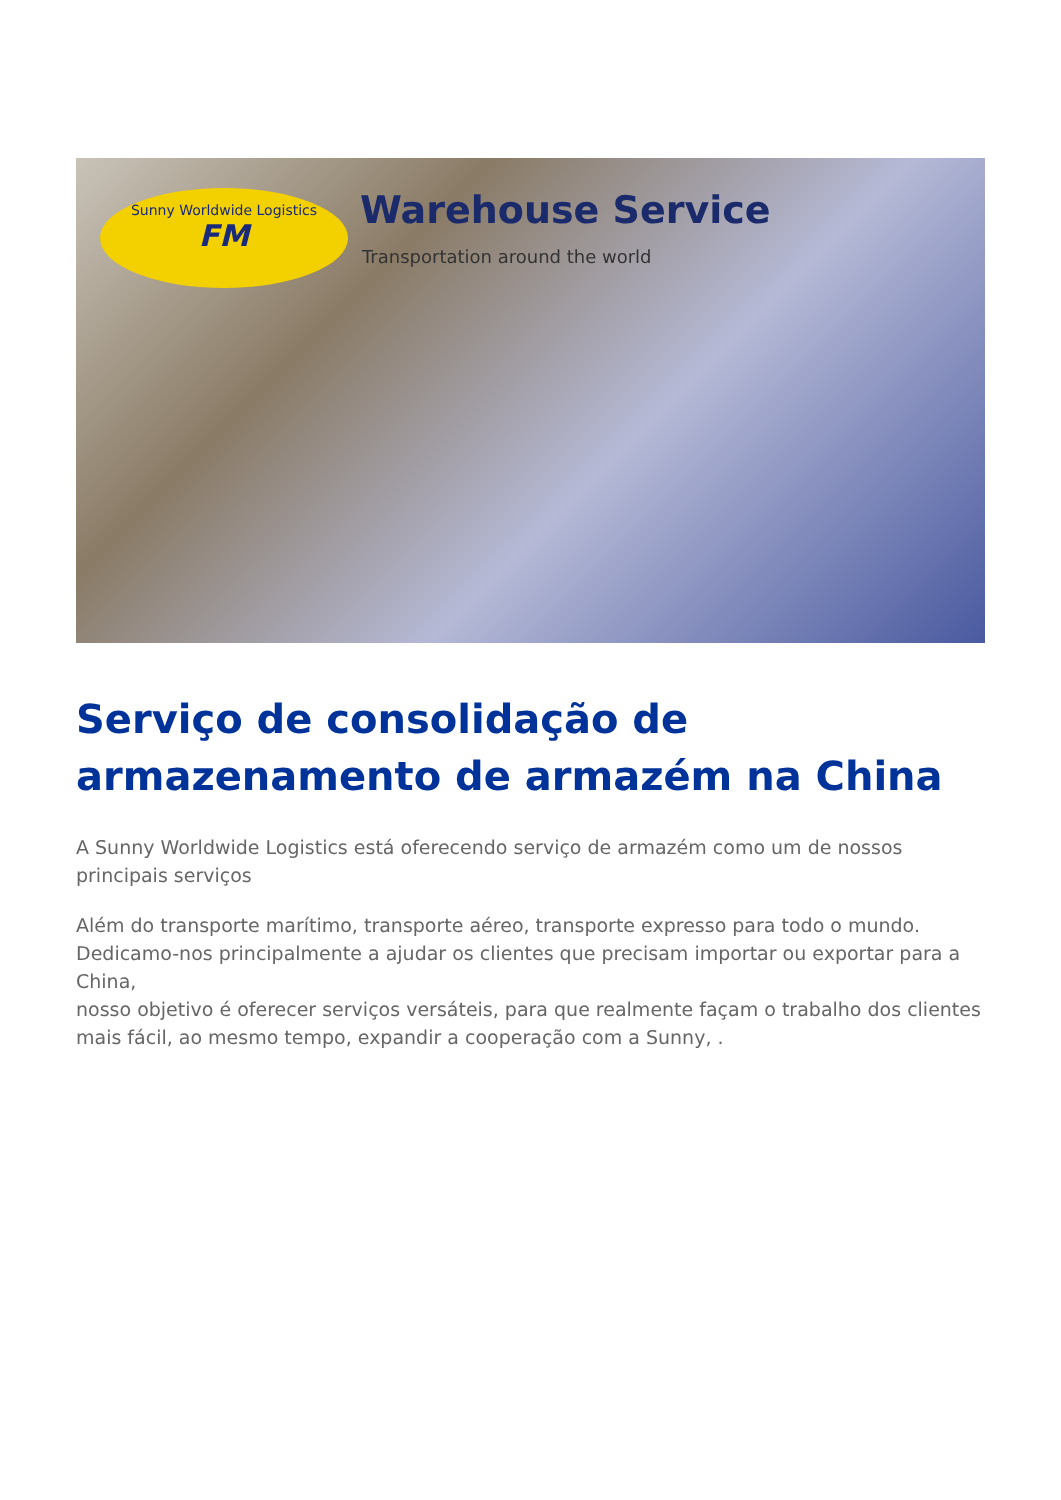Sunny Worldwide Logistics
FM
Warehouse Service
Transportation around the world
Serviço de consolidação de armazenamento de armazém na China
A Sunny Worldwide Logistics está oferecendo serviço de armazém como um de nossos principais serviços
Além do transporte marítimo, transporte aéreo, transporte expresso para todo o mundo.
Dedicamo-nos principalmente a ajudar os clientes que precisam importar ou exportar para a China,
nosso objetivo é oferecer serviços versáteis, para que realmente façam o trabalho dos clientes
mais fácil, ao mesmo tempo, expandir a cooperação com a Sunny, .